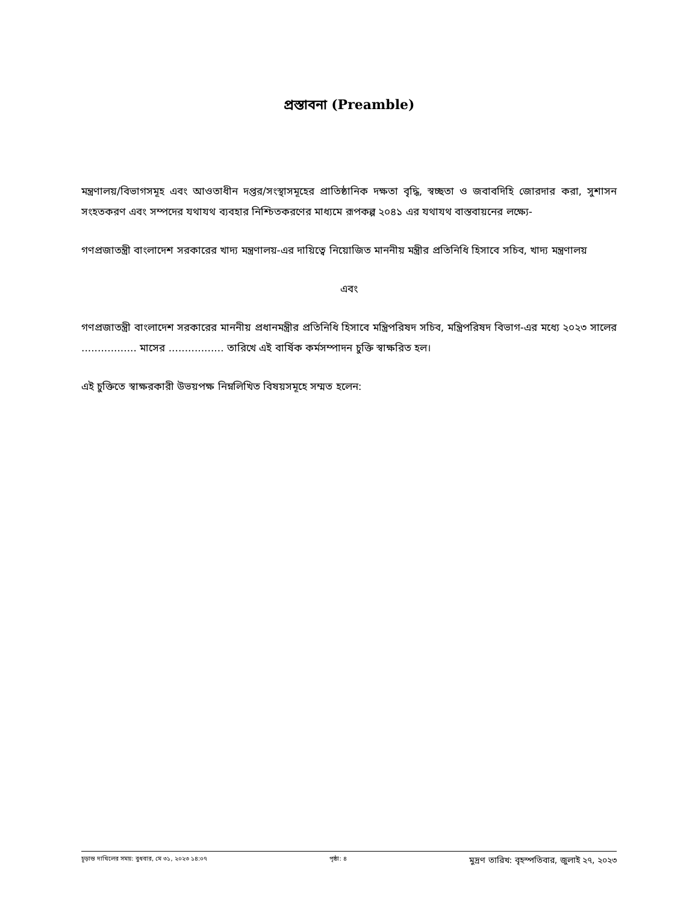প্রস্তাবনা (Preamble)
মন্ত্রণালয়/বিভাগসমূহ এবং আওতাধীন দপ্তর/সংস্থাসমূহের প্রাতিষ্ঠানিক দক্ষতা বৃদ্ধি, স্বচ্ছতা ও জবাবদিহি জোরদার করা, সুশাসন সংহতকরণ এবং সম্পদের যথাযথ ব্যবহার নিশ্চিতকরণের মাধ্যমে রূপকল্প ২০৪১ এর যথাযথ বাস্তবায়নের লক্ষ্যে-
গণপ্রজাতন্ত্রী বাংলাদেশ সরকারের খাদ্য মন্ত্রণালয়-এর দায়িত্বে নিয়োজিত মাননীয় মন্ত্রীর প্রতিনিধি হিসাবে সচিব, খাদ্য মন্ত্রণালয়
এবং
গণপ্রজাতন্ত্রী বাংলাদেশ সরকারের মাননীয় প্রধানমন্ত্রীর প্রতিনিধি হিসাবে মন্ত্রিপরিষদ সচিব, মন্ত্রিপরিষদ বিভাগ-এর মধ্যে ২০২৩ সালের ................. মাসের ................. তারিখে এই বার্ষিক কর্মসম্পাদন চুক্তি স্বাক্ষরিত হল।
এই চুক্তিতে স্বাক্ষরকারী উভয়পক্ষ নিম্নলিখিত বিষয়সমূহে সম্মত হলেন:
চূড়ান্ত দাখিলের সময়: বুধবার, মে ৩১, ২০২৩ ১৪:০৭ পৃষ্ঠা: ৪ মুদ্রণ তারিখ: বৃহস্পতিবার, জুলাই ২৭, ২০২৩